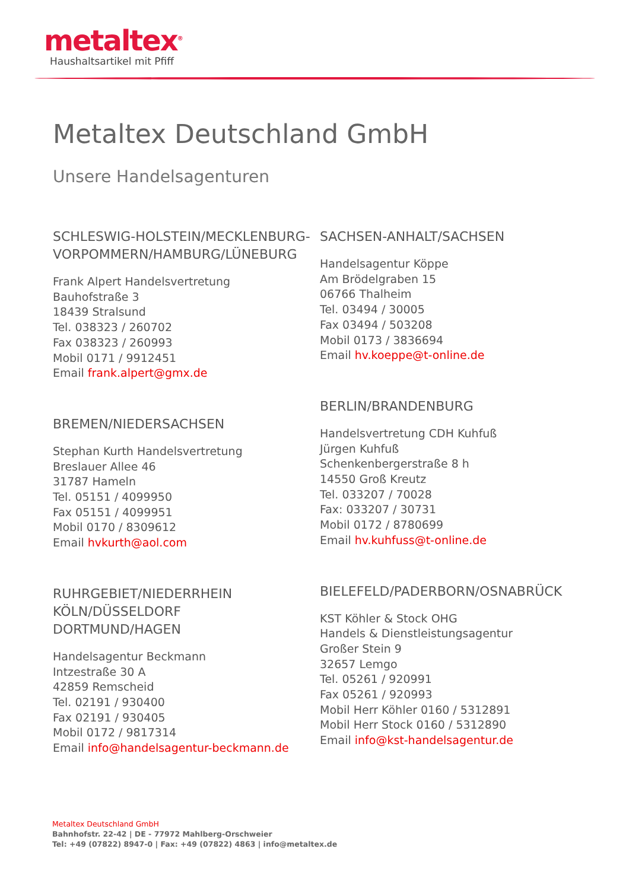metaltex<sup>®</sup>
Haushaltsartikel mit Pfiff
Metaltex Deutschland GmbH
Unsere Handelsagenturen
SCHLESWIG-HOLSTEIN/MECKLENBURG-VORPOMMERN/HAMBURG/LÜNEBURG
Frank Alpert Handelsvertretung
Bauhofstraße 3
18439 Stralsund
Tel. 038323 / 260702
Fax 038323 / 260993
Mobil 0171 / 9912451
Email frank.alpert@gmx.de
BREMEN/NIEDERSACHSEN
Stephan Kurth Handelsvertretung
Breslauer Allee 46
31787 Hameln
Tel. 05151 / 4099950
Fax 05151 / 4099951
Mobil 0170 / 8309612
Email hvkurth@aol.com
RUHRGEBIET/NIEDERRHEIN
KÖLN/DÜSSELDORF
DORTMUND/HAGEN
Handelsagentur Beckmann
Intzestraße 30 A
42859 Remscheid
Tel. 02191 / 930400
Fax 02191 / 930405
Mobil 0172 / 9817314
Email info@handelsagentur-beckmann.de
SACHSEN-ANHALT/SACHSEN
Handelsagentur Köppe
Am Brödelgraben 15
06766 Thalheim
Tel. 03494 / 30005
Fax 03494 / 503208
Mobil 0173 / 3836694
Email hv.koeppe@t-online.de
BERLIN/BRANDENBURG
Handelsvertretung CDH Kuhfuß
Jürgen Kuhfuß
Schenkenbergerstraße 8 h
14550 Groß Kreutz
Tel. 033207 / 70028
Fax: 033207 / 30731
Mobil 0172 / 8780699
Email hv.kuhfuss@t-online.de
BIELEFELD/PADERBORN/OSNABRÜCK
KST Köhler & Stock OHG
Handels & Dienstleistungsagentur
Großer Stein 9
32657 Lemgo
Tel. 05261 / 920991
Fax 05261 / 920993
Mobil Herr Köhler 0160 / 5312891
Mobil Herr Stock 0160 / 5312890
Email info@kst-handelsagentur.de
Metaltex Deutschland GmbH
Bahnhofstr. 22-42 | DE - 77972 Mahlberg-Orschweier
Tel: +49 (07822) 8947-0 | Fax: +49 (07822) 4863 | info@metaltex.de